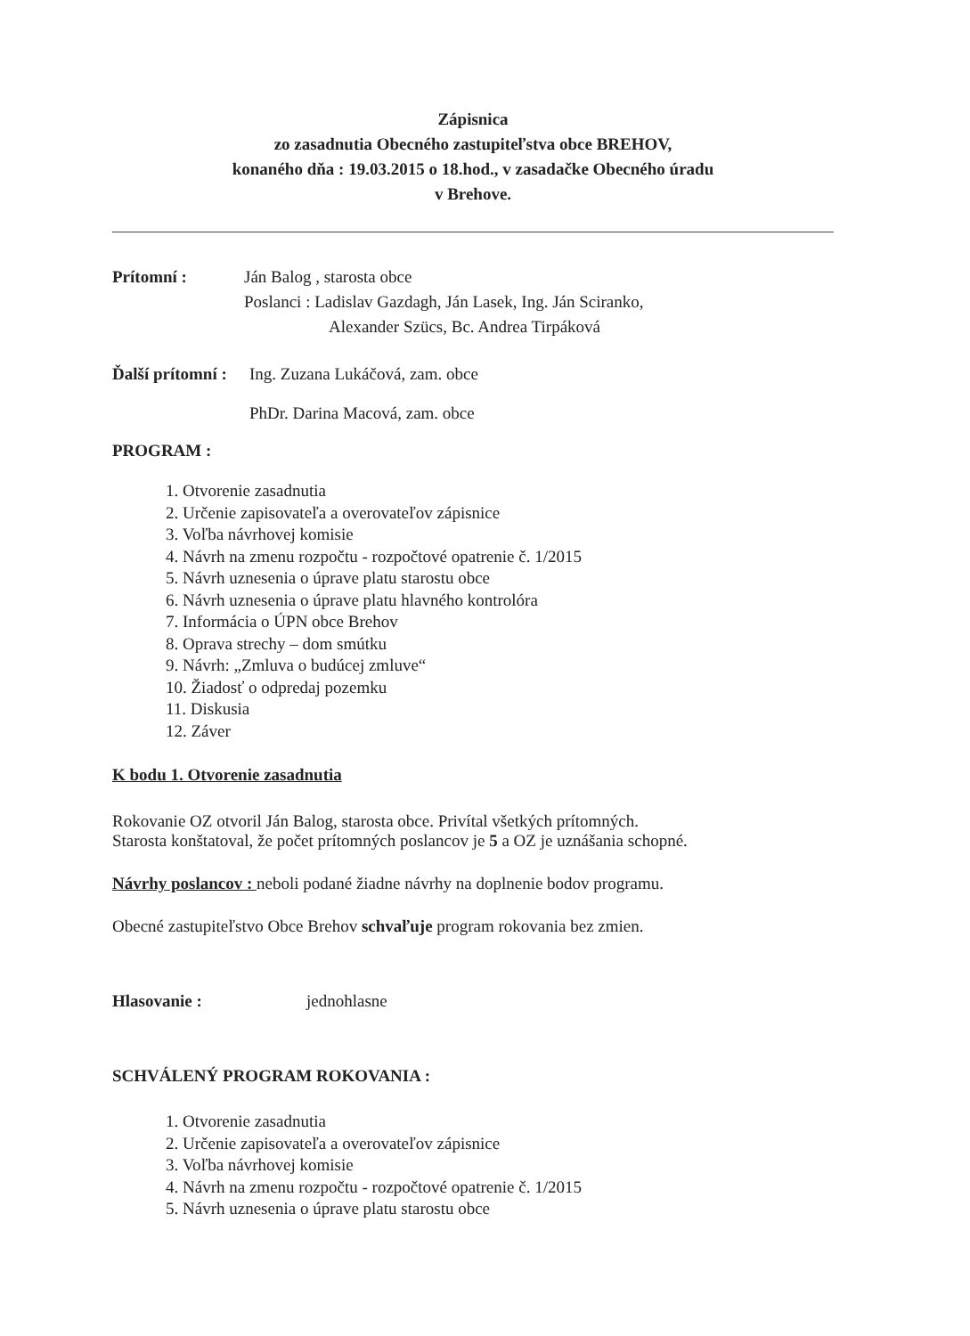Zápisnica
zo zasadnutia Obecného zastupiteľstva obce BREHOV,
konaného dňa : 19.03.2015 o 18.hod., v zasadačke Obecného úradu
v Brehove.
Prítomní : Ján Balog , starosta obce
Poslanci : Ladislav Gazdagh, Ján Lasek, Ing. Ján Sciranko,
Alexander Szücs, Bc. Andrea Tirpáková
Ďalší prítomní :
Ing. Zuzana Lukáčová, zam. obce
PhDr. Darina Macová, zam. obce
PROGRAM :
1. Otvorenie zasadnutia
2. Určenie zapisovateľa a overovateľov zápisnice
3. Voľba návrhovej komisie
4. Návrh na zmenu rozpočtu - rozpočtové opatrenie č. 1/2015
5. Návrh uznesenia o úprave platu starostu obce
6. Návrh uznesenia o úprave platu hlavného kontrolóra
7. Informácia o ÚPN obce Brehov
8. Oprava strechy – dom smútku
9. Návrh: „Zmluva o budúcej zmluve“
10. Žiadosť o odpredaj pozemku
11. Diskusia
12. Záver
K bodu 1. Otvorenie zasadnutia
Rokovanie OZ otvoril Ján Balog, starosta obce. Privítal všetkých prítomných.
Starosta konštatoval, že počet prítomných poslancov je 5 a OZ je uznášania schopné.
Návrhy poslancov : neboli podané žiadne návrhy na doplnenie bodov programu.
Obecné zastupiteľstvo Obce Brehov schvaľuje program rokovania bez zmien.
Hlasovanie : jednohlasne
SCHVÁLENÝ PROGRAM ROKOVANIA :
1. Otvorenie zasadnutia
2. Určenie zapisovateľa a overovateľov zápisnice
3. Voľba návrhovej komisie
4. Návrh na zmenu rozpočtu - rozpočtové opatrenie č. 1/2015
5. Návrh uznesenia o úprave platu starostu obce